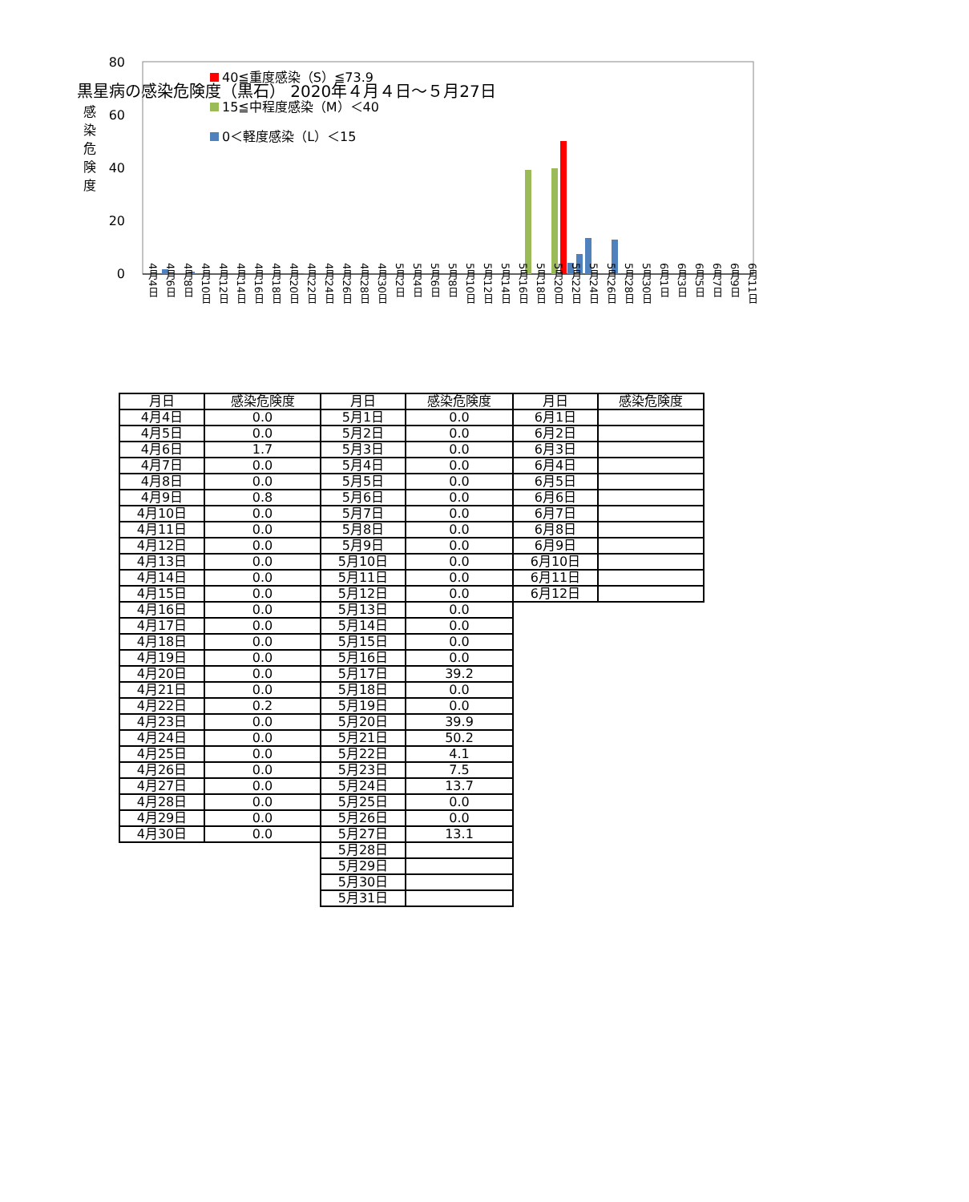黒星病の感染危険度（黒石） 2020年４月４日～５月27日
80
60
40
20
0
感 染 危 険 度
40≦重度感染（S）≦73.9
15≦中程度感染（M）＜40
0＜軽度感染（L）＜15
4月4日
4月6日
4月8日
4月10日
4月12日
4月14日
4月16日
4月18日
4月20日
4月22日
4月24日
4月26日
4月28日
4月30日
5月2日
5月4日
5月6日
5月8日
5月10日
5月12日
5月14日
5月16日
5月18日
5月20日
5月22日
5月24日
5月26日
5月28日
5月30日
6月1日
6月3日
6月5日
6月7日
6月9日
6月11日
| 月日 | 感染危険度 |
| --- | --- |
| 4月4日 | 0.0 |
| 4月5日 | 0.0 |
| 4月6日 | 1.7 |
| 4月7日 | 0.0 |
| 4月8日 | 0.0 |
| 4月9日 | 0.8 |
| 4月10日 | 0.0 |
| 4月11日 | 0.0 |
| 4月12日 | 0.0 |
| 4月13日 | 0.0 |
| 4月14日 | 0.0 |
| 4月15日 | 0.0 |
| 4月16日 | 0.0 |
| 4月17日 | 0.0 |
| 4月18日 | 0.0 |
| 4月19日 | 0.0 |
| 4月20日 | 0.0 |
| 4月21日 | 0.0 |
| 4月22日 | 0.2 |
| 4月23日 | 0.0 |
| 4月24日 | 0.0 |
| 4月25日 | 0.0 |
| 4月26日 | 0.0 |
| 4月27日 | 0.0 |
| 4月28日 | 0.0 |
| 4月29日 | 0.0 |
| 4月30日 | 0.0 |
| 月日 | 感染危険度 |
| --- | --- |
| 5月1日 | 0.0 |
| 5月2日 | 0.0 |
| 5月3日 | 0.0 |
| 5月4日 | 0.0 |
| 5月5日 | 0.0 |
| 5月6日 | 0.0 |
| 5月7日 | 0.0 |
| 5月8日 | 0.0 |
| 5月9日 | 0.0 |
| 5月10日 | 0.0 |
| 5月11日 | 0.0 |
| 5月12日 | 0.0 |
| 5月13日 | 0.0 |
| 5月14日 | 0.0 |
| 5月15日 | 0.0 |
| 5月16日 | 0.0 |
| 5月17日 | 39.2 |
| 5月18日 | 0.0 |
| 5月19日 | 0.0 |
| 5月20日 | 39.9 |
| 5月21日 | 50.2 |
| 5月22日 | 4.1 |
| 5月23日 | 7.5 |
| 5月24日 | 13.7 |
| 5月25日 | 0.0 |
| 5月26日 | 0.0 |
| 5月27日 | 13.1 |
| 5月28日 | |
| 5月29日 | |
| 5月30日 | |
| 5月31日 | |
| 月日 | 感染危険度 |
| --- | --- |
| 6月1日 | |
| 6月2日 | |
| 6月3日 | |
| 6月4日 | |
| 6月5日 | |
| 6月6日 | |
| 6月7日 | |
| 6月8日 | |
| 6月9日 | |
| 6月10日 | |
| 6月11日 | |
| 6月12日 | |